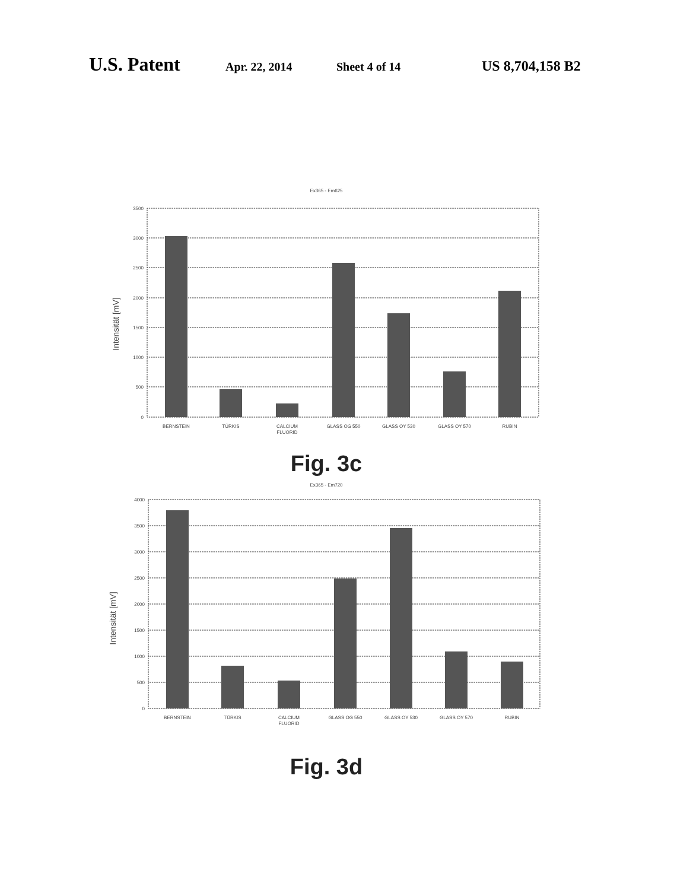U.S. Patent
Apr. 22, 2014 Sheet 4 of 14
US 8,704,158 B2
Ex365 - Em625
Intensität [mV]
3500
3000
2500
2000
1500
1000
500
0
BERNSTEIN
TÜRKIS
CALCIUM
FLUORID
GLASS OG 550
GLASS OY 530
GLASS OY 570
RUBIN
Fig. 3c
Ex365 - Em720
Intensität [mV]
4000
3500
3000
2500
2000
1500
1000
500
0
BERNSTEIN
TÜRKIS
CALCIUM
FLUORID
GLASS OG 550
GLASS OY 530
GLASS OY 570
RUBIN
Fig. 3d